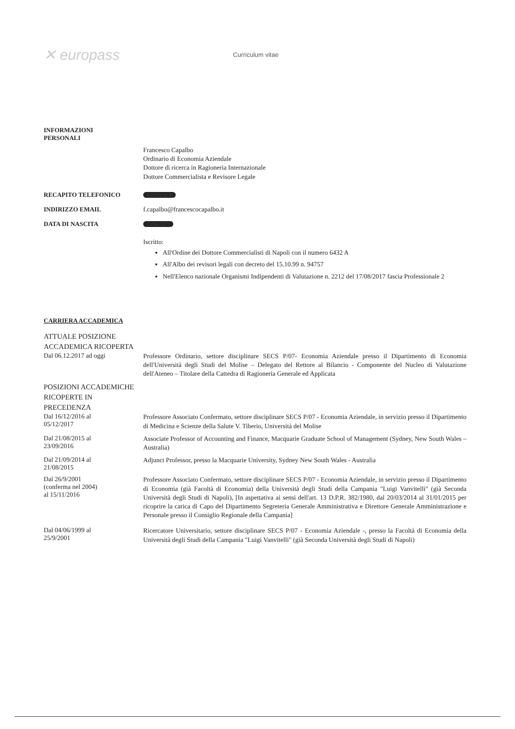✕ europass
Curriculum vitae
INFORMAZIONI
PERSONALI
Francesco Capalbo
Ordinario di Economia Aziendale
Dottore di ricerca in Ragioneria Internazionale
Dottore Commercialista e Revisore Legale
RECAPITO TELEFONICO
3355915630
INDIRIZZO EMAIL f.capalbo@francescocapalbo.it
DATA DI NASCITA
25/06/1971
Iscritto:
All'Ordine dei Dottore Commercialisti di Napoli con il numero 6432 A
All'Albo dei revisori legali con decreto del 15.10.99 n. 94757
Nell'Elenco nazionale Organismi Indipendenti di Valutazione n. 2212 del 17/08/2017 fascia Professionale 2
CARRIERA ACCADEMICA
ATTUALE POSIZIONE
ACCADEMICA RICOPERTA
Dal 06.12.2017 ad oggi
Professore Ordinario, settore disciplinare SECS P/07- Economia Aziendale presso il Dipartimento di Economia dell'Università degli Studi del Molise – Delegato del Rettore al Bilancio - Componente del Nucleo di Valutazione dell'Ateneo – Titolare della Cattedra di Ragioneria Generale ed Applicata
POSIZIONI ACCADEMICHE
RICOPERTE IN
PRECEDENZA
Dal 16/12/2016 al
05/12/2017
Professore Associato Confermato, settore disciplinare SECS P/07 - Economia Aziendale, in servizio presso il Dipartimento di Medicina e Scienze della Salute V. Tiberio, Università del Molise
Dal 21/08/2015 al
23/09/2016
Associate Professor of Accounting and Finance, Macquarie Graduate School of Management (Sydney, New South Wales – Australia)
Dal 21/09/2014 al
21/08/2015
Adjunct Professor, presso la Macquarie University, Sydney New South Wales - Australia
Dal 26/9/2001
(conferma nel 2004)
al 15/11/2016
Professore Associato Confermato, settore disciplinare SECS P/07 - Economia Aziendale, in servizio presso il Dipartimento di Economia (già Facoltà di Economia) della Università degli Studi della Campania "Luigi Vanvitelli" (già Seconda Università degli Studi di Napoli), [In aspettativa ai sensi dell'art. 13 D.P.R. 382/1980, dal 20/03/2014 al 31/01/2015 per ricoprire la carica di Capo del Dipartimento Segreteria Generale Amministrativa e Direttore Generale Amministrazione e Personale presso il Consiglio Regionale della Campania]
Dal 04/06/1999 al
25/9/2001
Ricercatore Universitario, settore disciplinare SECS P/07 - Economia Aziendale -, presso la Facoltà di Economia della Università degli Studi della Campania "Luigi Vanvitelli" (già Seconda Università degli Studi di Napoli)